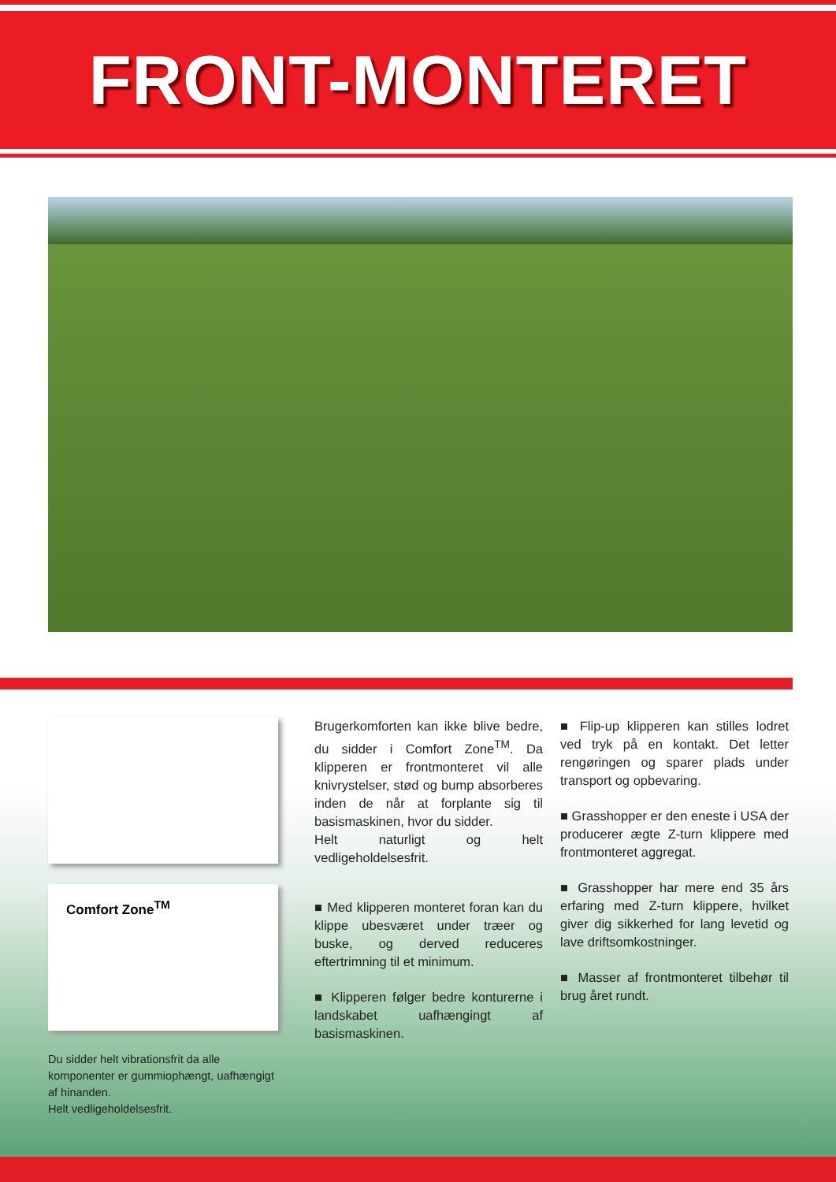FRONT-MONTERET
Comfort Zone<sup>TM</sup>
Du sidder helt vibrationsfrit da alle komponenter er gummiophængt, uafhængigt af hinanden.
Helt vedligeholdelsesfrit.
Brugerkomforten kan ikke blive bedre, du sidder i Comfort Zone<sup>TM</sup>. Da klipperen er frontmonteret vil alle knivrystelser, stød og bump absorberes inden de når at forplante sig til basismaskinen, hvor du sidder.
Helt naturligt og helt vedligeholdelsesfrit.
■ Med klipperen monteret foran kan du klippe ubesværet under træer og buske, og derved reduceres eftertrimning til et minimum.
■ Klipperen følger bedre konturerne i landskabet uafhængingt af basismaskinen.
■ Flip-up klipperen kan stilles lodret ved tryk på en kontakt. Det letter rengøringen og sparer plads under transport og opbevaring.
■ Grasshopper er den eneste i USA der producerer ægte Z-turn klippere med frontmonteret aggregat.
■ Grasshopper har mere end 35 års erfaring med Z-turn klippere, hvilket giver dig sikkerhed for lang levetid og lave driftsomkostninger.
■ Masser af frontmonteret tilbehør til brug året rundt.